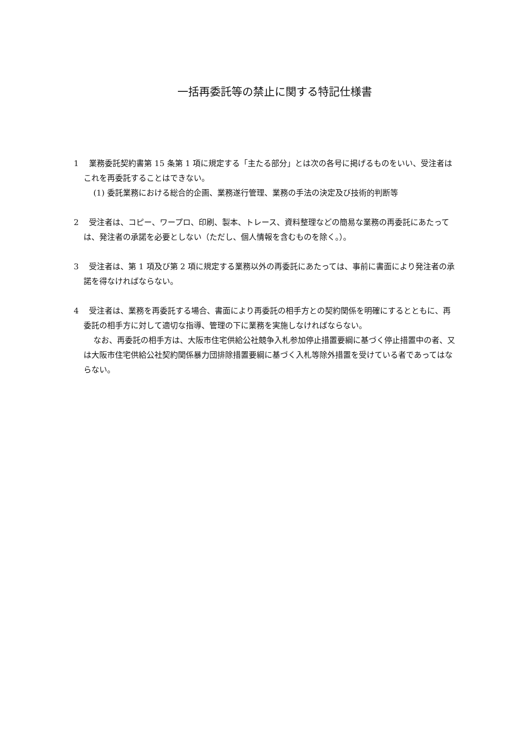一括再委託等の禁止に関する特記仕様書
1　 業務委託契約書第 15 条第 1 項に規定する「主たる部分」とは次の各号に掲げるものをいい、受注者はこれを再委託することはできない。
(1) 委託業務における総合的企画、業務遂行管理、業務の手法の決定及び技術的判断等
2　 受注者は、コピー、ワープロ、印刷、製本、トレース、資料整理などの簡易な業務の再委託にあたっては、発注者の承諾を必要としない（ただし、個人情報を含むものを除く。）。
3　 受注者は、第 1 項及び第 2 項に規定する業務以外の再委託にあたっては、事前に書面により発注者の承諾を得なければならない。
4　 受注者は、業務を再委託する場合、書面により再委託の相手方との契約関係を明確にするとともに、再委託の相手方に対して適切な指導、管理の下に業務を実施しなければならない。
なお、再委託の相手方は、大阪市住宅供給公社競争入札参加停止措置要綱に基づく停止措置中の者、又は大阪市住宅供給公社契約関係暴力団排除措置要綱に基づく入札等除外措置を受けている者であってはならない。